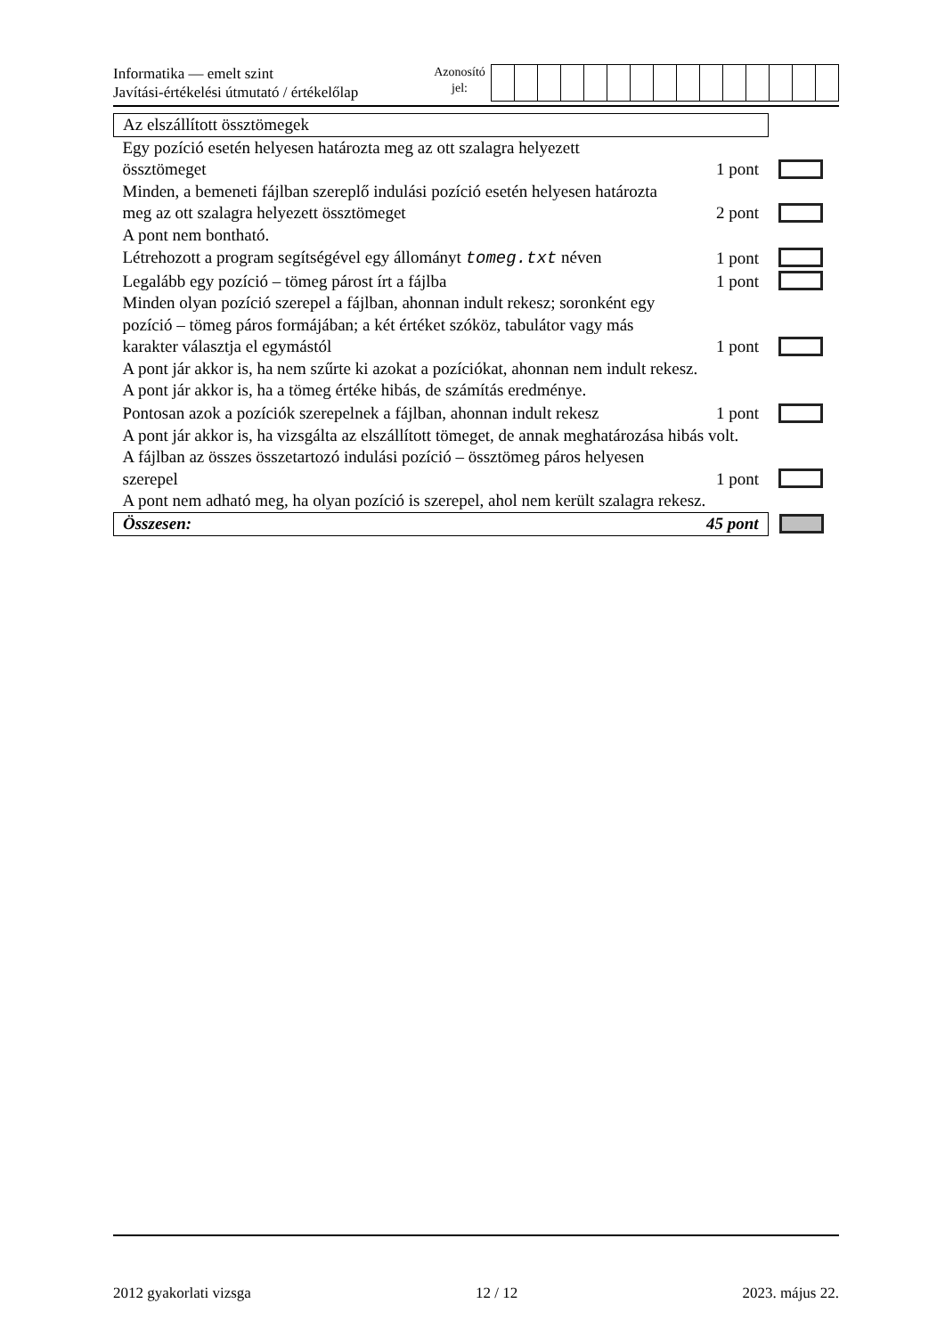Informatika — emelt szint
Javítási-értékelési útmutató / értékelőlap
Azonosító
jel:
| Az elszállított össztömegek | | |
| Egy pozíció esetén helyesen határozta meg az ott szalagra helyezett össztömeget | 1 pont | |
| Minden, a bemeneti fájlban szereplő indulási pozíció esetén helyesen határozta meg az ott szalagra helyezett össztömeget | 2 pont | |
| A pont nem bontható. | | |
| Létrehozott a program segítségével egy állományt tomeg.txt néven | 1 pont | |
| Legalább egy pozíció – tömeg párost írt a fájlba | 1 pont | |
| Minden olyan pozíció szerepel a fájlban, ahonnan indult rekesz; soronként egy pozíció – tömeg páros formájában; a két értéket szóköz, tabulátor vagy más karakter választja el egymástól | 1 pont | |
| A pont jár akkor is, ha nem szűrte ki azokat a pozíciókat, ahonnan nem indult rekesz. A pont jár akkor is, ha a tömeg értéke hibás, de számítás eredménye. | | |
| Pontosan azok a pozíciók szerepelnek a fájlban, ahonnan indult rekesz | 1 pont | |
| A pont jár akkor is, ha vizsgálta az elszállított tömeget, de annak meghatározása hibás volt. | | |
| A fájlban az összes összetartozó indulási pozíció – össztömeg páros helyesen szerepel | 1 pont | |
| A pont nem adható meg, ha olyan pozíció is szerepel, ahol nem került szalagra rekesz. | | |
| Összesen: | 45 pont | |
2012 gyakorlati vizsga 12 / 12 2023. május 22.